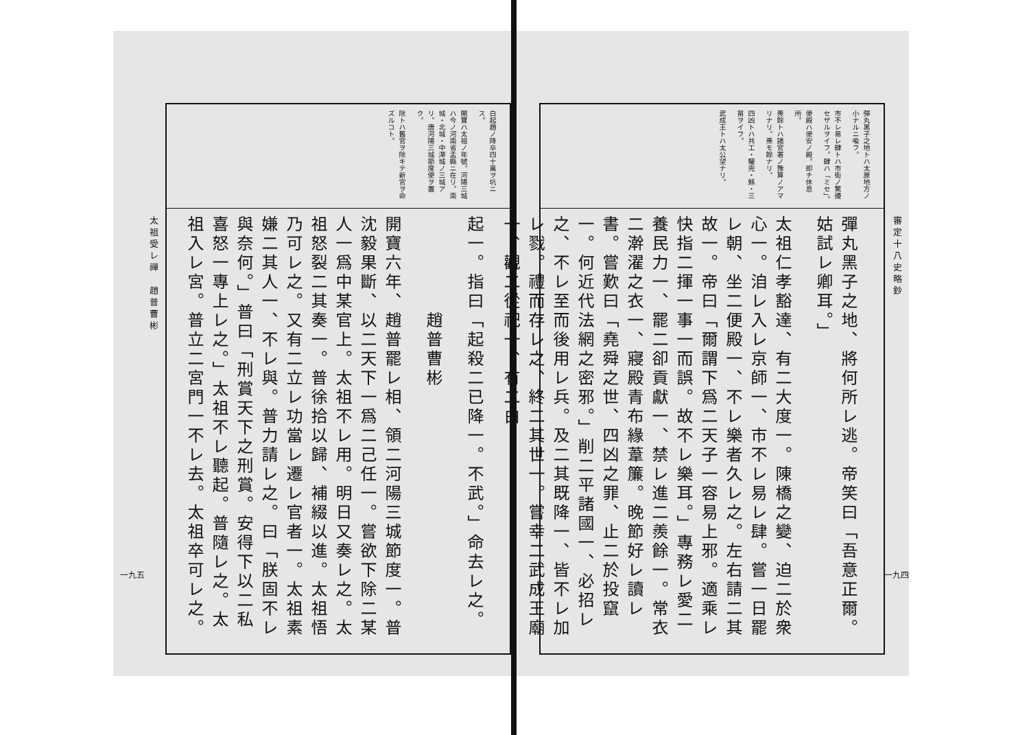審定十八史略鈔
彈丸黑子之地トハ太原地方ノ小ナルニ喩フ。
市不レ易レ肆トハ市街ノ驚擾セザルヲイフ。肆ハ「ミセ」。
便殿ハ便安ノ殿。即チ休息所。
羨餘トハ諸官署ノ豫算ノアマリナリ。羨モ餘ナリ。
四凶トハ共工・驩兜・鯀・三苗ヲイフ。
武成王トハ太公望ナリ。
彈丸黑子之地、將何所レ逃。帝笑曰「吾意正爾。姑試レ卿耳。」
太祖仁孝豁達、有二大度一。陳橋之變、迫二於衆心一。洎レ入レ京師一、市不レ易レ肆。嘗一日罷レ朝、坐二便殿一、不レ樂者久レ之。左右請二其故一。帝曰「爾謂下爲二天子一容易上邪。適乘レ快指二揮一事一而誤。故不レ樂耳。」專務レ愛二養民力一、罷二卻貢獻一、禁レ進二羨餘一。常衣二澣濯之衣一、寢殿青布緣葦簾。晚節好レ讀レ書。嘗歎曰「堯舜之世、四凶之罪、止二於投竄一。何近代法網之密邪。」削二平諸國一、必招レ之、不レ至而後用レ兵。及二其既降一、皆不レ加レ戮。禮而存レ之、終二其世一。嘗幸二武成王廟一、觀二從祀一、有二白
一九四
白起趙ノ降卒四十萬ヲ坑ニス。
開寶ハ太祖ノ年號。河陽三城ハ今ノ河南省孟縣ニ在リ。南城・北城・中潬城ノ三城アリ。唐河陽三城節度使ヲ置ク。
除トハ舊官ヲ除キテ新官ヲ命ズルコト。
起一。指曰「起殺二已降一。不武。」命去レ之。
趙普曹彬
開寶六年、趙普罷レ相、領二河陽三城節度一。普沈毅果斷、以二天下一爲二己任一。嘗欲下除二某人一爲中某官上。太祖不レ用。明日又奏レ之。太祖怒裂二其奏一。普徐拾以歸、補綴以進。太祖悟乃可レ之。又有二立レ功當レ遷レ官者一。太祖素嫌二其人一、不レ與。普力請レ之。曰「朕固不レ與奈何。」普曰「刑賞天下之刑賞。安得下以二私喜怒一專上レ之。」太祖不レ聽起。普隨レ之。太祖入レ宮。普立二宮門一不レ去。太祖卒可レ之。
太祖受レ禪　趙普曹彬
一九五